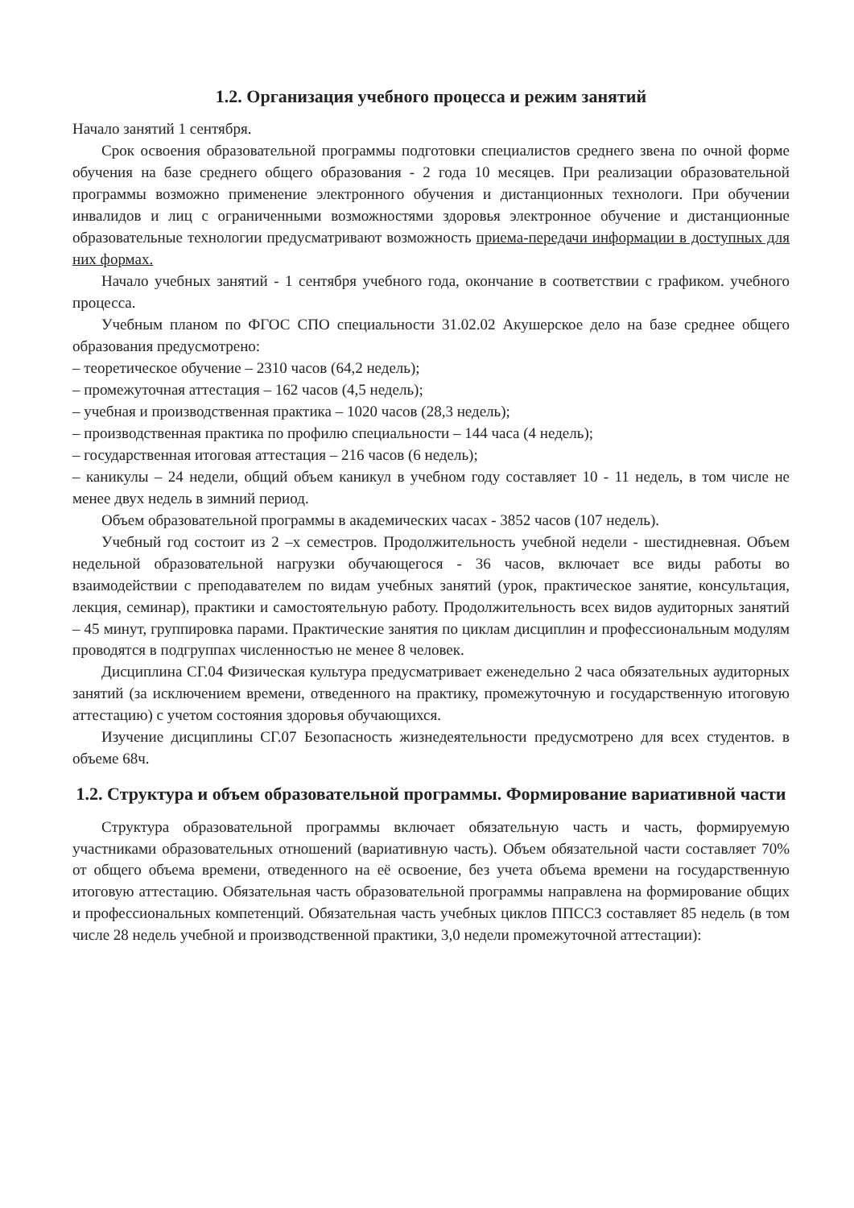1.2. Организация учебного процесса и режим занятий
Начало занятий 1 сентября.
Срок освоения образовательной программы подготовки специалистов среднего звена по очной форме обучения на базе среднего общего образования - 2 года 10 месяцев. При реализации образовательной программы возможно применение электронного обучения и дистанционных технологи. При обучении инвалидов и лиц с ограниченными возможностями здоровья электронное обучение и дистанционные образовательные технологии предусматривают возможность приема-передачи информации в доступных для них формах.
Начало учебных занятий - 1 сентября учебного года, окончание в соответствии с графиком. учебного процесса.
Учебным планом по ФГОС СПО специальности 31.02.02 Акушерское дело на базе среднее общего образования предусмотрено:
– теоретическое обучение – 2310 часов (64,2 недель);
– промежуточная аттестация – 162 часов (4,5 недель);
– учебная и производственная практика – 1020 часов (28,3 недель);
– производственная практика по профилю специальности – 144 часа (4 недель);
– государственная итоговая аттестация – 216 часов (6 недель);
– каникулы – 24 недели, общий объем каникул в учебном году составляет 10 - 11 недель, в том числе не менее двух недель в зимний период.
Объем образовательной программы в академических часах - 3852 часов (107 недель).
Учебный год состоит из 2 –х семестров. Продолжительность учебной недели - шестидневная. Объем недельной образовательной нагрузки обучающегося - 36 часов, включает все виды работы во взаимодействии с преподавателем по видам учебных занятий (урок, практическое занятие, консультация, лекция, семинар), практики и самостоятельную работу. Продолжительность всех видов аудиторных занятий – 45 минут, группировка парами. Практические занятия по циклам дисциплин и профессиональным модулям проводятся в подгруппах численностью не менее 8 человек.
Дисциплина СГ.04 Физическая культура предусматривает еженедельно 2 часа обязательных аудиторных занятий (за исключением времени, отведенного на практику, промежуточную и государственную итоговую аттестацию) с учетом состояния здоровья обучающихся.
Изучение дисциплины СГ.07 Безопасность жизнедеятельности предусмотрено для всех студентов. в объеме 68ч.
1.2. Структура и объем образовательной программы. Формирование вариативной части
Структура образовательной программы включает обязательную часть и часть, формируемую участниками образовательных отношений (вариативную часть). Объем обязательной части составляет 70% от общего объема времени, отведенного на её освоение, без учета объема времени на государственную итоговую аттестацию. Обязательная часть образовательной программы направлена на формирование общих и профессиональных компетенций. Обязательная часть учебных циклов ППССЗ составляет 85 недель (в том числе 28 недель учебной и производственной практики, 3,0 недели промежуточной аттестации):